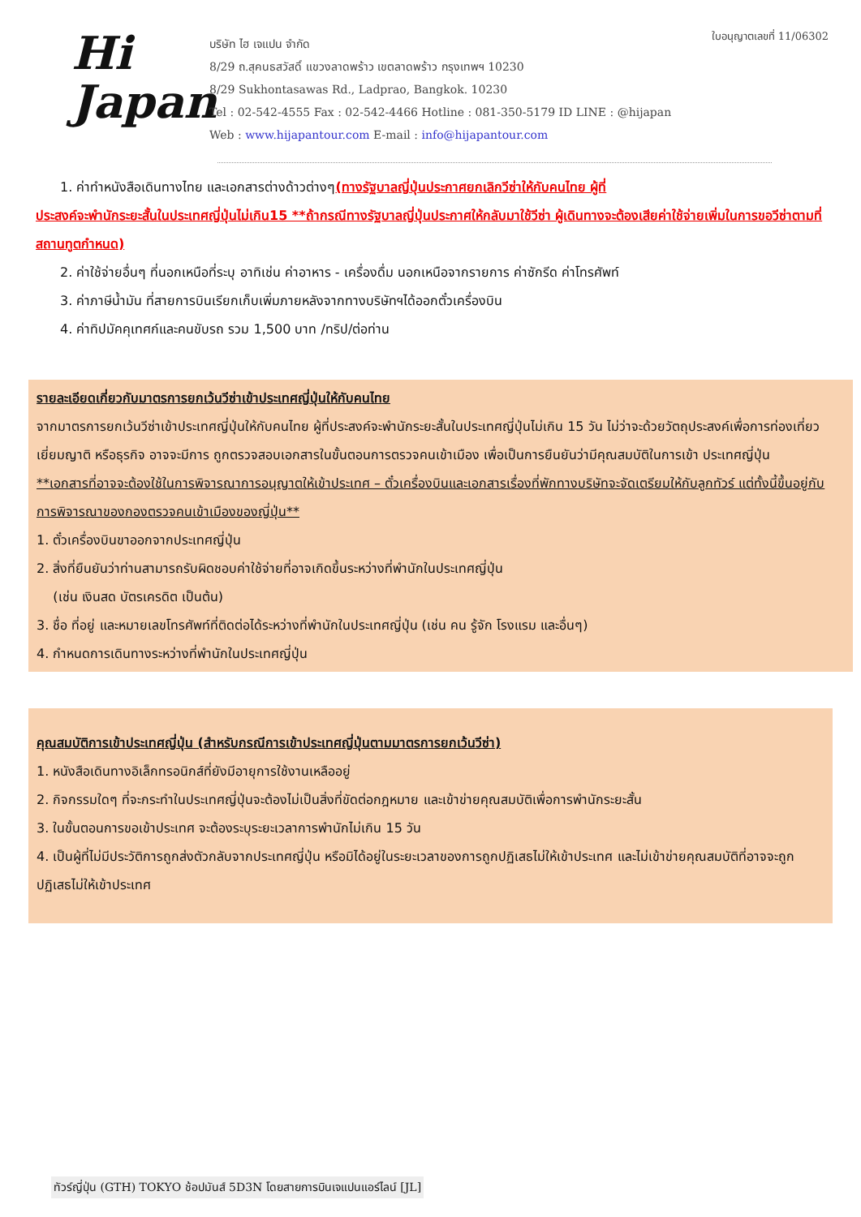Hi
Japan
บริษัท ไฮ เจแปน จำกัด
8/29 ถ.สุคนธสวัสดิ์ แขวงลาดพร้าว เขตลาดพร้าว กรุงเทพฯ 10230
8/29 Sukhontasawas Rd., Ladprao, Bangkok. 10230
Tel : 02-542-4555 Fax : 02-542-4466 Hotline : 081-350-5179 ID LINE : @hijapan
Web : www.hijapantour.com E-mail : info@hijapantour.com
ใบอนุญาตเลขที่ 11/06302
1. ค่าทำหนังสือเดินทางไทย และเอกสารต่างด้าวต่างๆ(ทางรัฐบาลญี่ปุ่นประกาศยกเลิกวีซ่าให้กับคนไทย ผู้ที่
ประสงค์จะพำนักระยะสั้นในประเทศญี่ปุ่นไม่เกิน15 **ถ้ากรณีทางรัฐบาลญี่ปุ่นประกาศให้กลับมาใช้วีซ่า ผู้เดินทางจะต้องเสียค่าใช้จ่ายเพิ่มในการขอวีซ่าตามที่สถานทูตกำหนด)
2. ค่าใช้จ่ายอื่นๆ ที่นอกเหนือที่ระบุ อาทิเช่น ค่าอาหาร - เครื่องดื่ม นอกเหนือจากรายการ ค่าซักรีด ค่าโทรศัพท์
3. ค่าภาษีน้ำมัน ที่สายการบินเรียกเก็บเพิ่มภายหลังจากทางบริษัทฯได้ออกตั๋วเครื่องบิน
4. ค่าทิปมัคคุเทศก์และคนขับรถ รวม 1,500 บาท /ทริป/ต่อท่าน
รายละเอียดเกี่ยวกับมาตรการยกเว้นวีซ่าเข้าประเทศญี่ปุ่นให้กับคนไทย
จากมาตรการยกเว้นวีซ่าเข้าประเทศญี่ปุ่นให้กับคนไทย ผู้ที่ประสงค์จะพำนักระยะสั้นในประเทศญี่ปุ่นไม่เกิน 15 วัน ไม่ว่าจะด้วยวัตถุประสงค์เพื่อการท่องเที่ยว เยี่ยมญาติ หรือธุรกิจ อาจจะมีการ ถูกตรวจสอบเอกสารในขั้นตอนการตรวจคนเข้าเมือง เพื่อเป็นการยืนยันว่ามีคุณสมบัติในการเข้า ประเทศญี่ปุ่น
**เอกสารที่อาจจะต้องใช้ในการพิจารณาการอนุญาตให้เข้าประเทศ – ตั๋วเครื่องบินและเอกสารเรื่องที่พักทางบริษัทจะจัดเตรียมให้กับลูกทัวร์ แต่ทั้งนี้ขึ้นอยู่กับการพิจารณาของกองตรวจคนเข้าเมืองของญี่ปุ่น**
1. ตั๋วเครื่องบินขาออกจากประเทศญี่ปุ่น
2. สิ่งที่ยืนยันว่าท่านสามารถรับผิดชอบค่าใช้จ่ายที่อาจเกิดขึ้นระหว่างที่พำนักในประเทศญี่ปุ่น
(เช่น เงินสด บัตรเครดิต เป็นต้น)
3. ชื่อ ที่อยู่ และหมายเลขโทรศัพท์ที่ติดต่อได้ระหว่างที่พำนักในประเทศญี่ปุ่น (เช่น คน รู้จัก โรงแรม และอื่นๆ)
4. กำหนดการเดินทางระหว่างที่พำนักในประเทศญี่ปุ่น
คุณสมบัติการเข้าประเทศญี่ปุ่น (สำหรับกรณีการเข้าประเทศญี่ปุ่นตามมาตรการยกเว้นวีซ่า)
1. หนังสือเดินทางอิเล็กทรอนิกส์ที่ยังมีอายุการใช้งานเหลืออยู่
2. กิจกรรมใดๆ ที่จะกระทำในประเทศญี่ปุ่นจะต้องไม่เป็นสิ่งที่ขัดต่อกฎหมาย และเข้าข่ายคุณสมบัติเพื่อการพำนักระยะสั้น
3. ในขั้นตอนการขอเข้าประเทศ จะต้องระบุระยะเวลาการพำนักไม่เกิน 15 วัน
4. เป็นผู้ที่ไม่มีประวัติการถูกส่งตัวกลับจากประเทศญี่ปุ่น หรือมิได้อยู่ในระยะเวลาของการถูกปฏิเสธไม่ให้เข้าประเทศ และไม่เข้าข่ายคุณสมบัติที่อาจจะถูกปฏิเสธไม่ให้เข้าประเทศ
ทัวร์ญี่ปุ่น (GTH) TOKYO ช้อปมันส์ 5D3N โดยสายการบินเจแปนแอร์ไลน์ [JL]